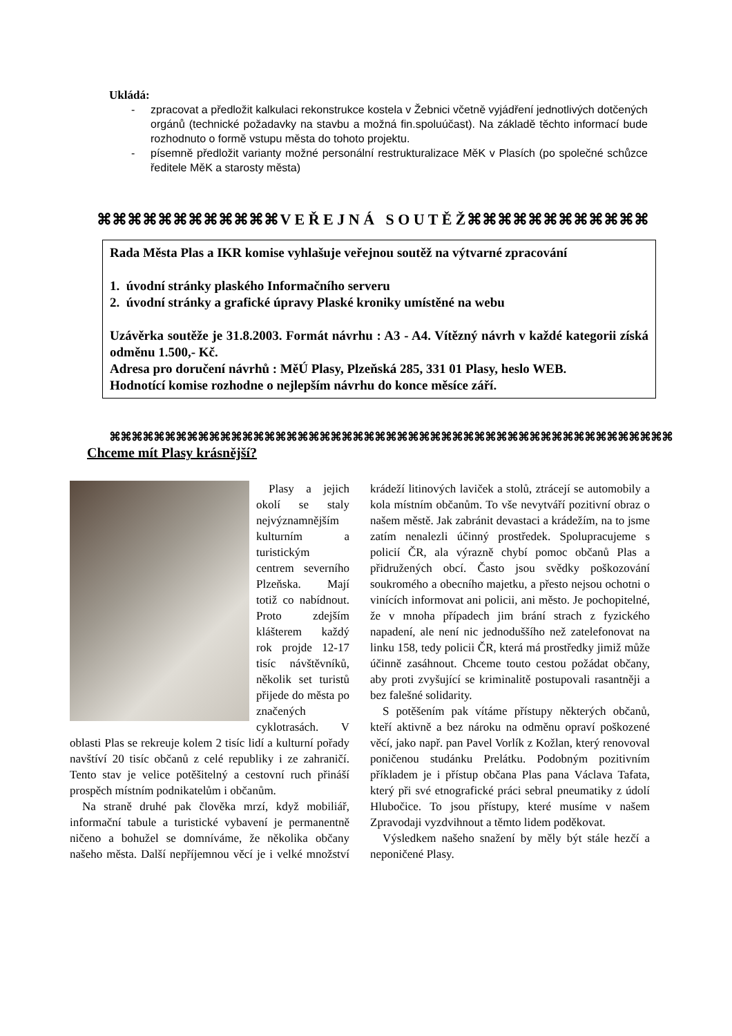Ukládá:
- zpracovat a předložit kalkulaci rekonstrukce kostela v Žebnici včetně vyjádření jednotlivých dotčených orgánů (technické požadavky na stavbu a možná fin.spoluúčast). Na základě těchto informací bude rozhodnuto o formě vstupu města do tohoto projektu.
- písemně předložit varianty možné personální restrukturalizace MěK v Plasích (po společné schůzce ředitele MěK a starosty města)
⌘⌘⌘⌘⌘⌘⌘⌘⌘⌘⌘⌘ V E Ř E J N Á S O U T Ě Ž ⌘⌘⌘⌘⌘⌘⌘⌘⌘⌘⌘⌘
Rada Města Plas a IKR komise vyhlašuje veřejnou soutěž na výtvarné zpracování
1. úvodní stránky plaského Informačního serveru
2. úvodní stránky a grafické úpravy Plaské kroniky umístěné na webu
Uzávěrka soutěže je 31.8.2003. Formát návrhu : A3 - A4. Vítězný návrh v každé kategorii získá odměnu 1.500,- Kč.
Adresa pro doručení návrhů : MěÚ Plasy, Plzeňská 285, 331 01 Plasy, heslo WEB.
Hodnotící komise rozhodne o nejlepším návrhu do konce měsíce září.
⌘⌘⌘⌘⌘⌘⌘⌘⌘⌘⌘⌘⌘⌘⌘⌘⌘⌘⌘⌘⌘⌘⌘⌘⌘⌘⌘⌘⌘⌘⌘⌘⌘⌘⌘⌘⌘⌘⌘⌘⌘⌘⌘⌘⌘⌘⌘⌘⌘⌘⌘
Chceme mít Plasy krásnější?
Plasy a jejich okolí se staly nejvýznamnějším kulturním a turistickým centrem severního Plzeňska. Mají totiž co nabídnout. Proto zdejším klášterem každý rok projde 12-17 tisíc návštěvníků, několik set turistů přijede do města po značených cyklotrasách. V oblasti Plas se rekreuje kolem 2 tisíc lidí a kulturní pořady navštíví 20 tisíc občanů z celé republiky i ze zahraničí. Tento stav je velice potěšitelný a cestovní ruch přináší prospěch místním podnikatelům i občanům.
Na straně druhé pak člověka mrzí, když mobiliář, informační tabule a turistické vybavení je permanentně ničeno a bohužel se domníváme, že několika občany našeho města. Další nepříjemnou věcí je i velké množství krádeží litinových laviček a stolů, ztrácejí se automobily a kola místním občanům. To vše nevytváří pozitivní obraz o našem městě. Jak zabránit devastaci a krádežím, na to jsme zatím nenalezli účinný prostředek. Spolupracujeme s policií ČR, ala výrazně chybí pomoc občanů Plas a přidružených obcí. Často jsou svědky poškozování soukromého a obecního majetku, a přesto nejsou ochotni o vinících informovat ani policii, ani město. Je pochopitelné, že v mnoha případech jim brání strach z fyzického napadení, ale není nic jednoduššího než zatelefonovat na linku 158, tedy policii ČR, která má prostředky jimiž může účinně zasáhnout. Chceme touto cestou požádat občany, aby proti zvyšující se kriminalitě postupovali rasantněji a bez falešné solidarity.
S potěšením pak vítáme přístupy některých občanů, kteří aktivně a bez nároku na odměnu opraví poškozené věcí, jako např. pan Pavel Vorlík z Kožlan, který renovoval poničenou studánku Prelátku. Podobným pozitivním příkladem je i přístup občana Plas pana Václava Tafata, který při své etnografické práci sebral pneumatiky z údolí Hlubočice. To jsou přístupy, které musíme v našem Zpravodaji vyzdvihnout a těmto lidem poděkovat.
Výsledkem našeho snažení by měly být stále hezčí a neponičené Plasy.